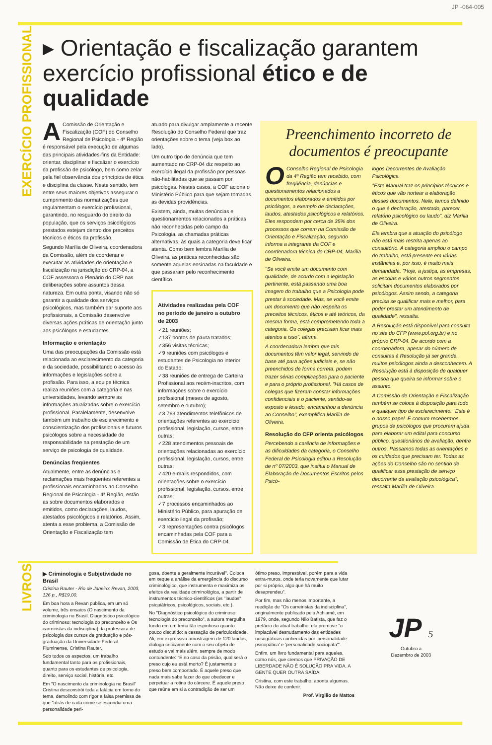JP -064-005
EXERCÍCIO PROFISSIONAL
▸ Orientação e fiscalização garantem exercício profissional ético e de qualidade
AComissão de Orientação e Fiscalização (COF) do Conselho Regional de Psicologia - 4ª Região é responsável pela execução de algumas das principais atividades-fins da Entidade: orientar, disciplinar e fiscalizar o exercício da profissão de psicólogo, bem como zelar pela fiel observância dos princípios de ética e disciplina da classe. Neste sentido, tem entre seus maiores objetivos assegurar o cumprimento das normatizações que regulamentam o exercício profissional, garantindo, no resguardo do direito da população, que os serviços psicológicos prestados estejam dentro dos preceitos técnicos e éticos da profissão.
Segundo Marília de Oliveira, coordenadora da Comissão, além de coordenar e executar as atividades de orientação e fiscalização na jurisdição do CRP-04, a COF assessora o Plenário do CRP nas deliberações sobre assuntos dessa natureza. Em outra ponta, visando não só garantir a qualidade dos serviços psicológicos, mas também dar suporte aos profissionais, a Comissão desenvolve diversas ações práticas de orientação junto aos psicólogos e estudantes.
Informação e orientação
Uma das preocupações da Comissão está relacionada ao esclarecimento da categoria e da sociedade, possibilitando o acesso às informações e legislações sobre a profissão. Para isso, a equipe técnica realiza reuniões com a categoria e nas universidades, levando sempre as informações atualizadas sobre o exercício profissional. Paralelamente, desenvolve também um trabalho de esclarecimento e conscientização dos profissionais e futuros psicólogos sobre a necessidade de responsabilidade na prestação de um serviço de psicologia de qualidade.
Denúncias freqüentes
Atualmente, entre as denúncias e reclamações mais freqüentes referentes a profissionais encaminhadas ao Conselho Regional de Psicologia - 4ª Região, estão as sobre documentos elaborados e emitidos, como declarações, laudos, atestados psicológicos e relatórios. Assim, atenta a esse problema, a Comissão de Orientação e Fiscalização tem
atuado para divulgar amplamente a recente Resolução do Conselho Federal que traz orientações sobre o tema (veja box ao lado).
Um outro tipo de denúncia que tem aumentado no CRP-04 diz respeito ao exercício ilegal da profissão por pessoas não-habilitadas que se passam por psicólogas. Nestes casos, a COF aciona o Ministério Público para que sejam tomadas as devidas providências.
Existem, ainda, muitas denúncias e questionamentos relacionados a práticas não reconhecidas pelo campo da Psicologia, as chamadas práticas alternativas, às quais a categoria deve ficar atenta. Como bem lembra Marília de Oliveira, as práticas reconhecidas são somente aquelas ensinadas na faculdade e que passaram pelo reconhecimento científico.
Atividades realizadas pela COF no período de janeiro a outubro de 2003
✓21 reuniões;
✓137 pontos de pauta tratados;
✓356 visitas técnicas;
✓9 reuniões com psicólogos e estudantes de Psicologia no interior do Estado;
✓38 reuniões de entrega de Carteira Profissional aos recém-inscritos, com informações sobre o exercício profissional (meses de agosto, setembro e outubro);
✓3.763 atendimentos telefônicos de orientações referentes ao exercício profissional, legislação, cursos, entre outras;
✓228 atendimentos pessoais de orientações relacionadas ao exercício profissional, legislação, cursos, entre outras;
✓420 e-mails respondidos, com orientações sobre o exercício profissional, legislação, cursos, entre outras;
✓7 processos encaminhados ao Ministério Público, para apuração de exercício ilegal da profissão;
✓3 representações contra psicólogos encaminhadas pela COF para a Comissão de Ética do CRP-04.
Preenchimento incorreto de documentos é preocupante
OConselho Regional de Psicologia da 4ª Região tem recebido, com freqüência, denúncias e questionamentos relacionados a documentos elaborados e emitidos por psicólogos, a exemplo de declarações, laudos, atestados psicológicos e relatórios. Eles respondem por cerca de 35% dos processos que correm na Comissão de Orientação e Fiscalização, segundo informa a integrante da COF e coordenadora técnica do CRP-04, Marília de Oliveira.
"Se você emite um documento com qualidade, de acordo com a legislação pertinente, está passando uma boa imagem do trabalho que a Psicologia pode prestar à sociedade. Mas, se você emite um documento que não respeita os preceitos técnicos, éticos e até teóricos, da mesma forma, está comprometendo toda a categoria. Os colegas precisam ficar mais atentos a isso", afirma.
A coordenadora lembra que tais documentos têm valor legal, servindo de base até para ações judiciais e, se não preenchidos de forma correta, podem trazer sérias complicações para o paciente e para o próprio profissional. "Há casos de colegas que fizeram constar informações confidenciais e o paciente, sentido-se exposto e lesado, encaminhou a denúncia ao Conselho", exemplifica Marília de Oliveira.
Resolução do CFP orienta psicólogos
Percebendo a carência de informações e as dificuldades da categoria, o Conselho Federal de Psicologia editou a Resolução de nº 07/2003, que institui o Manual de Elaboração de Documentos Escritos pelos Psicó-
logos Decorrentes de Avaliação Psicológica.
"Este Manual traz os princípios técnicos e éticos que vão nortear a elaboração desses documentos. Nele, temos definido o que é declaração, atestado, parecer, relatório psicológico ou laudo", diz Marília de Oliveira.
Ela lembra que a atuação do psicólogo não está mais restrita apenas ao consultório. A categoria ampliou o campo do trabalho, está presente em várias instâncias e, por isso, é muito mais demandada. "Hoje, a justiça, as empresas, as escolas e vários outros segmentos solicitam documentos elaborados por psicólogos. Assim sendo, a categoria precisa se qualificar mais e melhor, para poder prestar um atendimento de qualidade", ressalta.
A Resolução está disponível para consulta no site do CFP (www.pol.org.br) e no próprio CRP-04. De acordo com a coordenadora, apesar do número de consultas à Resolução já ser grande, muitos psicólogos ainda a desconhecem. A Resolução está à disposição de qualquer pessoa que queira se informar sobre o assunto.
A Comissão de Orientação e Fiscalização também se coloca à disposição para todo e qualquer tipo de esclarecimento. "Este é o nosso papel. É comum recebermos grupos de psicólogos que procuram ajuda para elaborar um edital para concurso público, questionários de avaliação, dentre outros. Passamos todas as orientações e os cuidados que precisam ter. Todas as ações do Conselho são no sentido de qualificar essa prestação de serviço decorrente da avaliação psicológica", ressalta Marília de Oliveira.
LIVROS
▶ Criminologia e Subjetividade no Brasil
Cristina Rauter - Rio de Janeiro: Revan, 2003, 126 p., R$19,00.
Em boa hora a Revan publica, em um só volume, três ensaios (O nascimento da criminologia no Brasil, Diagnóstico psicológico do criminoso: tecnologia do preconceito e Os carreiristas da indisciplina) da professora de psicologia dos cursos de graduação e pós-graduação da Universidade Federal Fluminense, Cristina Rauter.
Sob todos os aspectos, um trabalho fundamental tanto para os profissionais, quanto para os estudantes de psicologia, direito, serviço social, história, etc.
Em "O nascimento da criminologia no Brasil" Cristina desconstrói toda a falácia em torno do tema, demolindo com rigor a falsa premissa de que "atrás de cada crime se escondia uma personalidade peri-
gosa, doente e geralmente incurável". Coloca em xeque a análise da emergência do discurso criminológico, que instrumenta e maximiza os efeitos da realidade criminológica, a partir de instrumentos técnico-científicos (os "laudos" psiquiátricos, psicológicos, sociais, etc.).
No "Diagnóstico psicológico do criminoso: tecnologia do preconceito", a autora mergulha fundo em um tema tão espinhoso quanto pouco discutido: a cessação de periculosidade. Ali, em expressiva amostragem de 120 laudos, dialoga criticamente com o seu objeto de estudo e vai mais além, sempre de modo contundente: "E no caso da prisão, qual será o preso cujo eu está morto? É justamente o preso bem comportado. É aquele preso que nada mais sabe fazer do que obedecer e perpetuar a rotina do cárcere. É aquele preso que reúne em si a contradição de ser um
ótimo preso, imprestável, porém para a vida extra-muros, onde teria novamente que lutar por si próprio, algo que há muito desaprendeu".
Por fim, mas não menos importante, a reedição de "Os carreiristas da indisciplina", originalmente publicado pela Achiamé, em 1979, onde, segundo Nilo Batista, que faz o prefácio do atual trabalho, ela promove "o implacável desnudamento das entidades nosográficas conhecidas por 'personalidade psicopática' e 'personalidade sociopata'".
Enfim, um livro fundamental para aqueles, como nós, que cremos que PRIVAÇÃO DE LIBERDADE NÃO É SOLUÇÃO PRA VIDA. A GENTE QUER OUTRA SAÍDA!
Cristina, com este trabalho, aponta algumas. Não deixe de conferir.
Prof. Virgilio de Mattos
JP 5
Outubro a
Dezembro de 2003